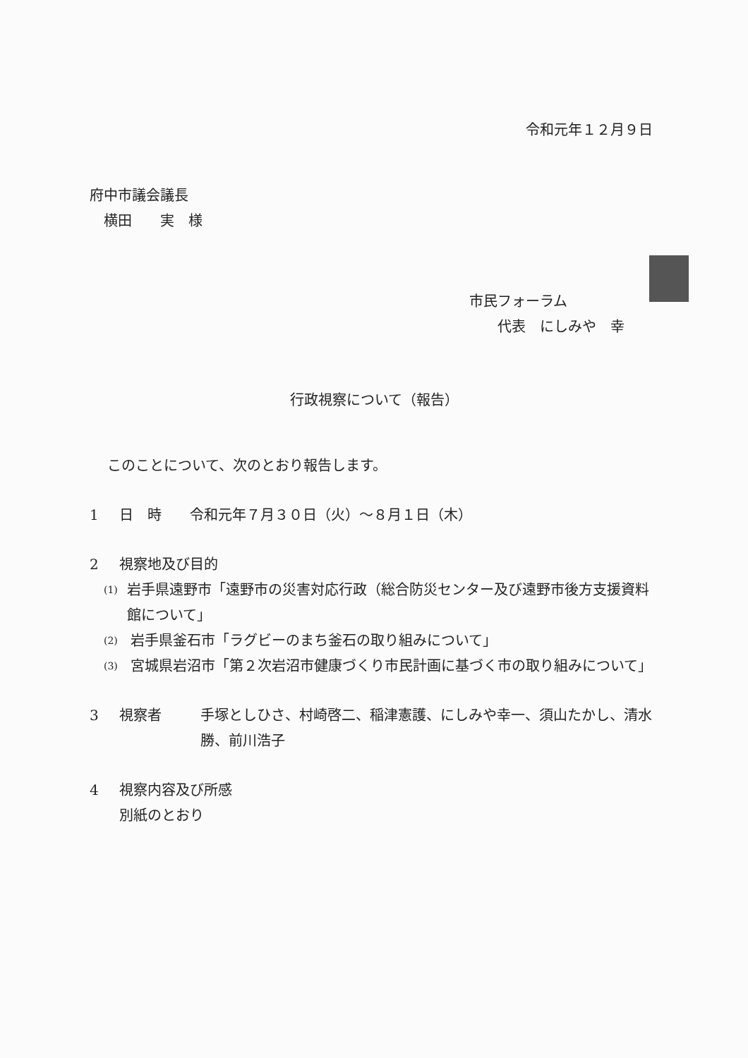令和元年１２月９日
府中市議会議長
 横田  実 様
市民フォーラム
  代表 にしみや 幸
行政視察について（報告）
このことについて、次のとおり報告します。
1 日 時  令和元年７月３０日（火）～８月１日（木）
2 視察地及び目的
(1) 岩手県遠野市「遠野市の災害対応行政（総合防災センター及び遠野市後方支援資料館について」
(2) 岩手県釜石市「ラグビーのまち釜石の取り組みについて」
(3) 宮城県岩沼市「第２次岩沼市健康づくり市民計画に基づく市の取り組みについて」
3 視察者 手塚としひさ、村崎啓二、稲津憲護、にしみや幸一、須山たかし、清水勝、前川浩子
4 視察内容及び所感
別紙のとおり